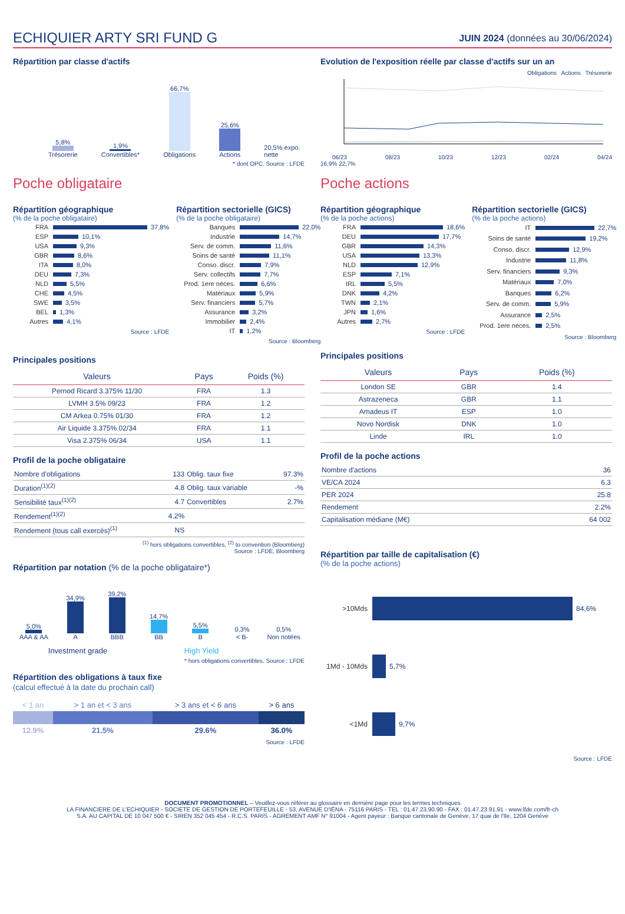ECHIQUIER ARTY SRI FUND G
JUIN 2024 (données au 30/06/2024)
Répartition par classe d'actifs
5,8%
Trésorerie
1,9%
Convertibles*
66,7%
Obligations
25,6%
Actions
20,5% expo. nette
* dont OPC. Source : LFDE
Poche obligataire
Répartition géographique
(% de la poche obligataire)
FRA 37,8%
ESP 10,1%
USA 9,3%
GBR 8,6%
ITA 8,0%
DEU 7,3%
NLD 5,5%
CHE 4,5%
SWE 3,5%
BEL 1,3%
Autres 4,1%
Source : LFDE
Répartition sectorielle (GICS)
(% de la poche obligataire)
Banques 22,0%
Industrie 14,7%
Serv. de comm. 11,6%
Soins de santé 11,1%
Conso. discr. 7,9%
Serv. collectifs 7,7%
Prod. 1ere néces. 6,6%
Matériaux 5,9%
Serv. financiers 5,7%
Assurance 3,2%
Immobilier 2,4%
IT 1,2%
Source : Bloomberg
Principales positions
| Valeurs | Pays | Poids (%) |
| --- | --- | --- |
| Pernod Ricard 3.375% 11/30 | FRA | 1.3 |
| LVMH 3.5% 09/23 | FRA | 1.2 |
| CM Arkea 0.75% 01/30 | FRA | 1.2 |
| Air Liquide 3.375% 02/34 | FRA | 1.1 |
| Visa 2.375% 06/34 | USA | 1.1 |
Profil de la poche obligataire
| Nombre d'obligations | 133 | Oblig. taux fixe | 97.3% |
| Duration<sup>(1)(2)</sup> | 4.8 | Oblig. taux variable | -% |
| Sensibilité taux<sup>(1)(2)</sup> | 4.7 | Convertibles | 2.7% |
| Rendement<sup>(1)(2)</sup> | 4.2% | | |
| Rendement (tous call exercés)<sup>(1)</sup> | NS | | |
<sup>(1)</sup> hors obligations convertibles, <sup>(2)</sup> to convention (Bloomberg)
Source : LFDE, Bloomberg
Répartition par notation (% de la poche obligataire*)
5,0%
AAA & AA
34,9%
A
39,2%
BBB
14,7%
BB
5,5%
B
0,3%
< B-
0,5%
Non notées
Investment grade High Yield
* hors obligations convertibles. Source : LFDE
Répartition des obligations à taux fixe
(calcul effectué à la date du prochain call)
| < 1 an | > 1 an et < 3 ans | > 3 ans et < 6 ans | > 6 ans |
| 12.9% | 21.5% | 29.6% | 36.0% |
Source : LFDE
Evolution de l'exposition réelle par classe d'actifs sur un an
Obligations Actions Trésorerie
06/23 08/23 10/23 12/23 02/24 04/24
16,9% 22,7%
Poche actions
Répartition géographique
(% de la poche actions)
FRA 18,6%
DEU 17,7%
GBR 14,3%
USA 13,3%
NLD 12,9%
ESP 7,1%
IRL 5,5%
DNK 4,2%
TWN 2,1%
JPN 1,6%
Autres 2,7%
Source : LFDE
Répartition sectorielle (GICS)
(% de la poche actions)
IT 22,7%
Soins de santé 19,2%
Conso. discr. 12,9%
Industrie 11,8%
Serv. financiers 9,3%
Matériaux 7,0%
Banques 6,2%
Serv. de comm. 5,9%
Assurance 2,5%
Prod. 1ere néces. 2,5%
Source : Bloomberg
Principales positions
| Valeurs | Pays | Poids (%) |
| --- | --- | --- |
| London SE | GBR | 1.4 |
| Astrazeneca | GBR | 1.1 |
| Amadeus IT | ESP | 1.0 |
| Novo Nordisk | DNK | 1.0 |
| Linde | IRL | 1.0 |
Profil de la poche actions
| Nombre d'actions | 36 |
| VE/CA 2024 | 6.3 |
| PER 2024 | 25.8 |
| Rendement | 2.2% |
| Capitalisation médiane (M€) | 64 002 |
Répartition par taille de capitalisation (€)
(% de la poche actions)
>10Mds 84,6%
1Md - 10Mds 5,7%
<1Md 9,7%
Source : LFDE
DOCUMENT PROMOTIONNEL – Veuillez-vous référer au glossaire en dernière page pour les termes techniques
LA FINANCIERE DE L'ECHIQUIER - SOCIETE DE GESTION DE PORTEFEUILLE - 53, AVENUE D'IÉNA - 75116 PARIS - TEL : 01.47.23.90.90 - FAX : 01.47.23.91.91 - www.lfde.com/fr-ch
S.A. AU CAPITAL DE 10 047 500 € - SIREN 352 045 454 - R.C.S. PARIS - AGREMENT AMF N° 91004 - Agent payeur : Banque cantonale de Genève, 17 quai de l'Ile, 1204 Genève